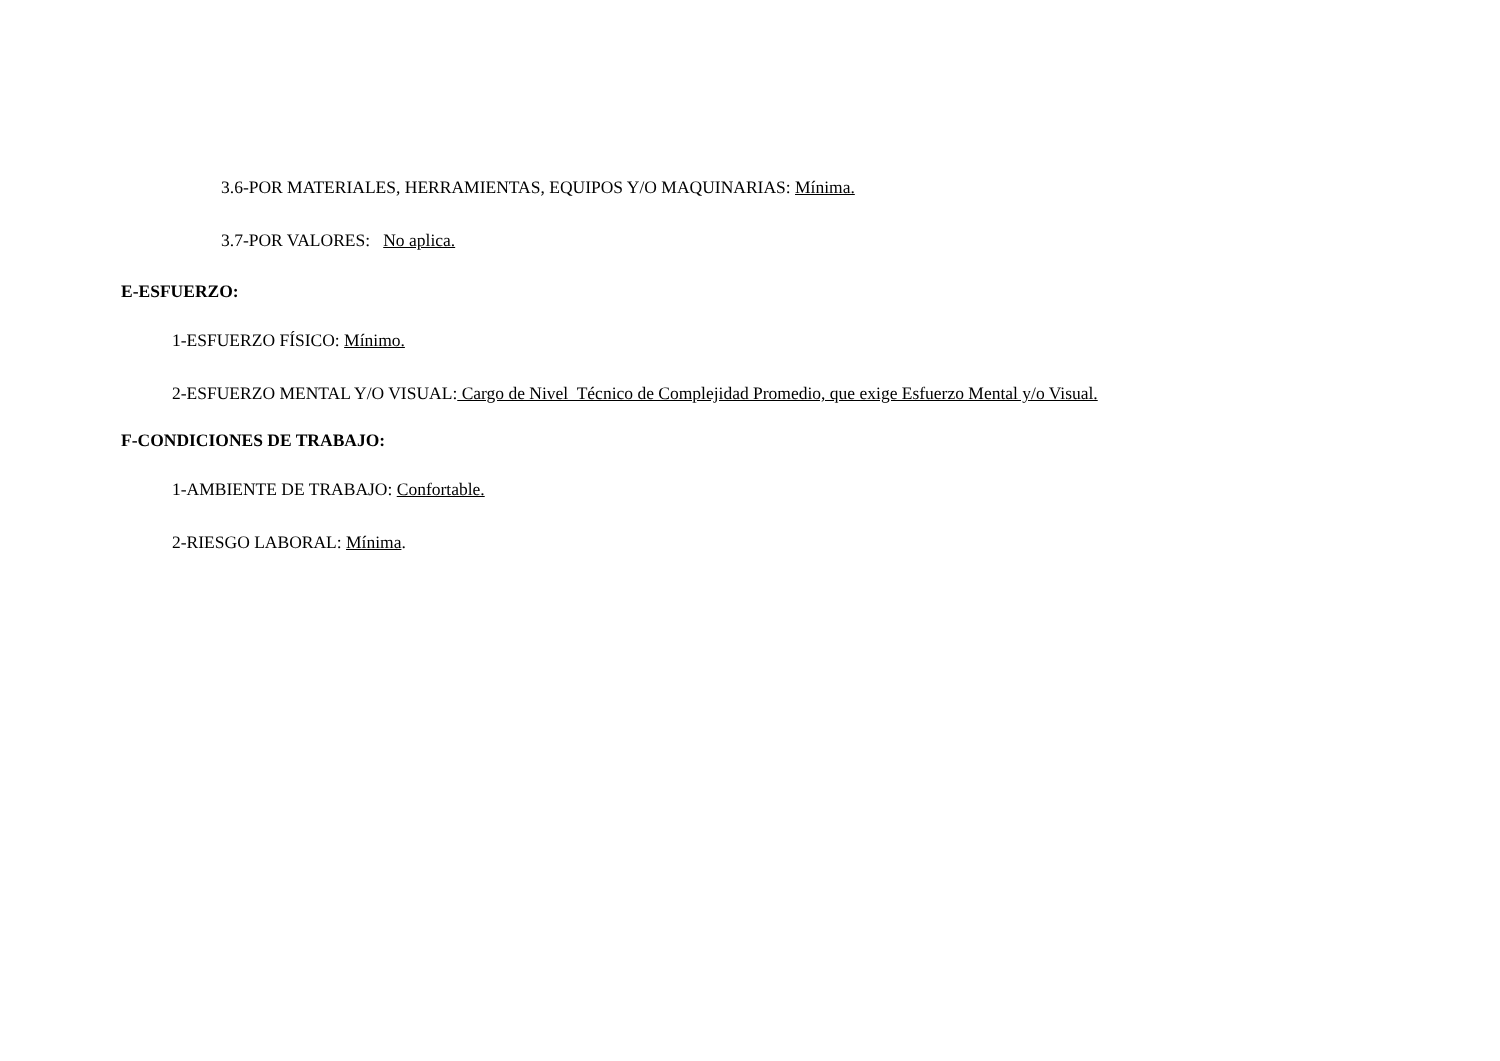3.6-POR MATERIALES, HERRAMIENTAS, EQUIPOS Y/O MAQUINARIAS: Mínima.
3.7-POR VALORES: No aplica.
E-ESFUERZO:
1-ESFUERZO FÍSICO: Mínimo.
2-ESFUERZO MENTAL Y/O VISUAL: Cargo de Nivel Técnico de Complejidad Promedio, que exige Esfuerzo Mental y/o Visual.
F-CONDICIONES DE TRABAJO:
1-AMBIENTE DE TRABAJO: Confortable.
2-RIESGO LABORAL: Mínima.